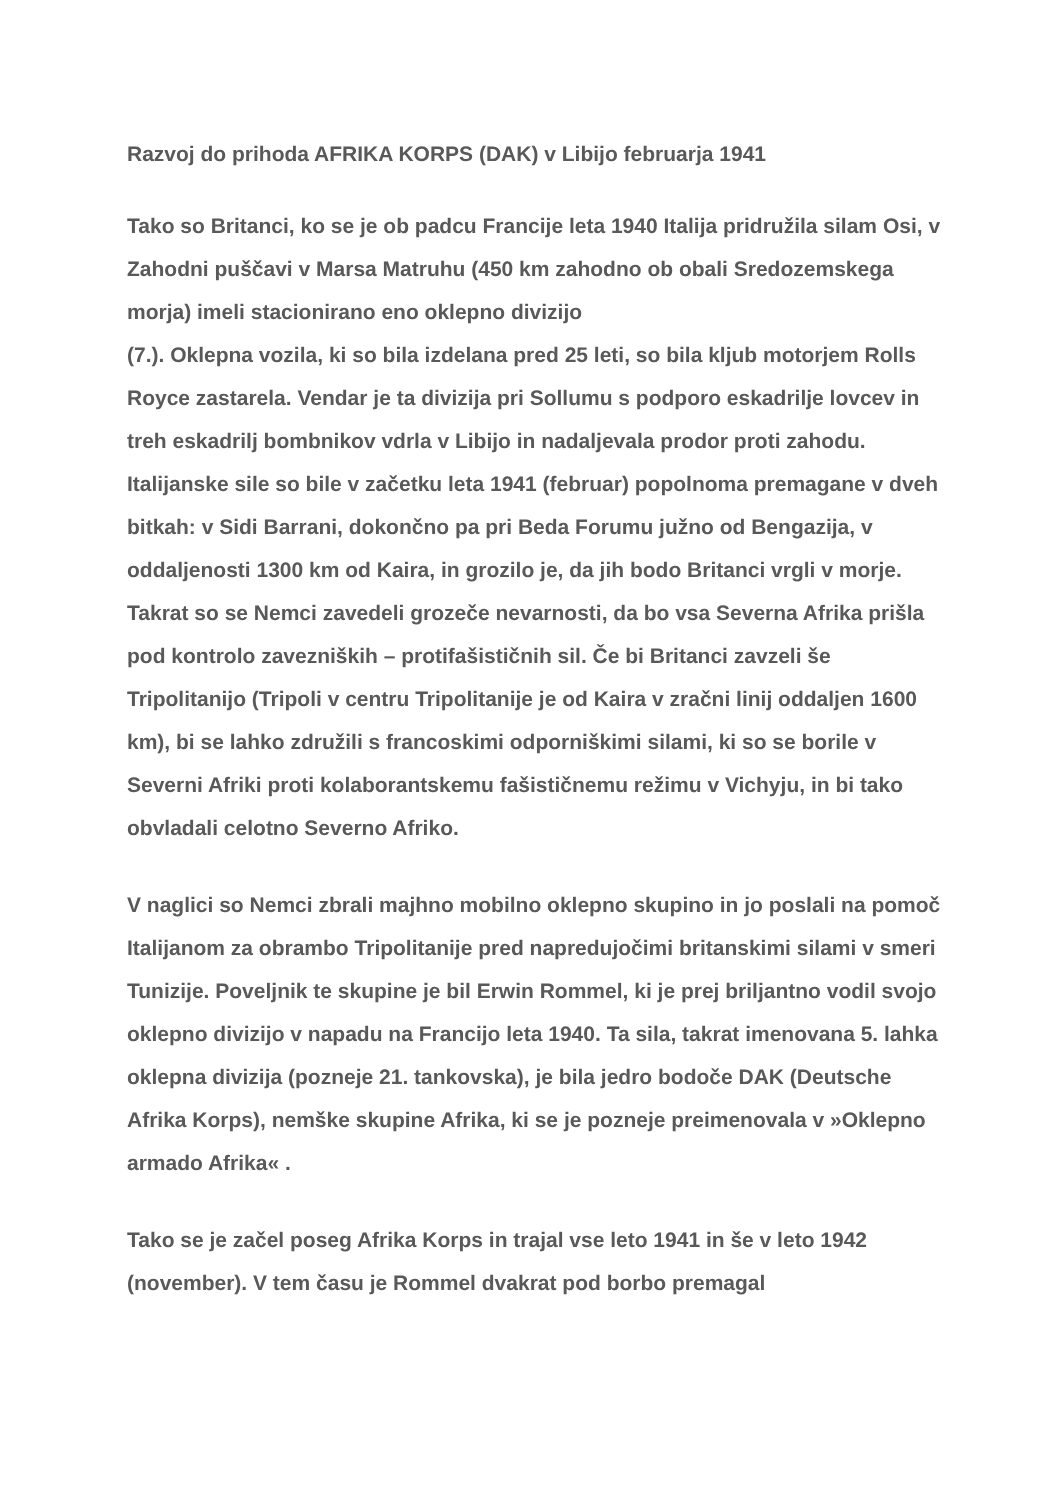Razvoj do prihoda AFRIKA KORPS (DAK) v Libijo februarja 1941
Tako so Britanci, ko se je ob padcu Francije leta 1940 Italija pridružila silam Osi, v Zahodni puščavi v Marsa Matruhu (450 km zahodno ob obali Sredozemskega morja) imeli stacionirano eno oklepno divizijo
(7.). Oklepna vozila, ki so bila izdelana pred 25 leti, so bila kljub motorjem Rolls Royce zastarela. Vendar je ta divizija pri Sollumu s podporo eskadrilje lovcev in treh eskadrilj bombnikov vdrla v Libijo in nadaljevala prodor proti zahodu. Italijanske sile so bile v začetku leta 1941 (februar) popolnoma premagane v dveh bitkah: v Sidi Barrani, dokončno pa pri Beda Forumu južno od Bengazija, v oddaljenosti 1300 km od Kaira, in grozilo je, da jih bodo Britanci vrgli v morje. Takrat so se Nemci zavedeli grozeče nevarnosti, da bo vsa Severna Afrika prišla pod kontrolo zavezniških – protifašističnih sil. Če bi Britanci zavzeli še Tripolitanijo (Tripoli v centru Tripolitanije je od Kaira v zračni linij oddaljen 1600 km), bi se lahko združili s francoskimi odporniškimi silami, ki so se borile v Severni Afriki proti kolaborantskemu fašističnemu režimu v Vichyju, in bi tako obvladali celotno Severno Afriko.
V naglici so Nemci zbrali majhno mobilno oklepno skupino in jo poslali na pomoč Italijanom za obrambo Tripolitanije pred napredujočimi britanskimi silami v smeri Tunizije. Poveljnik te skupine je bil Erwin Rommel, ki je prej briljantno vodil svojo oklepno divizijo v napadu na Francijo leta 1940. Ta sila, takrat imenovana 5. lahka oklepna divizija (pozneje 21. tankovska), je bila jedro bodoče DAK (Deutsche Afrika Korps), nemške skupine Afrika, ki se je pozneje preimenovala v »Oklepno armado Afrika« .
Tako se je začel poseg Afrika Korps in trajal vse leto 1941 in še v leto 1942 (november). V tem času je Rommel dvakrat pod borbo premagal